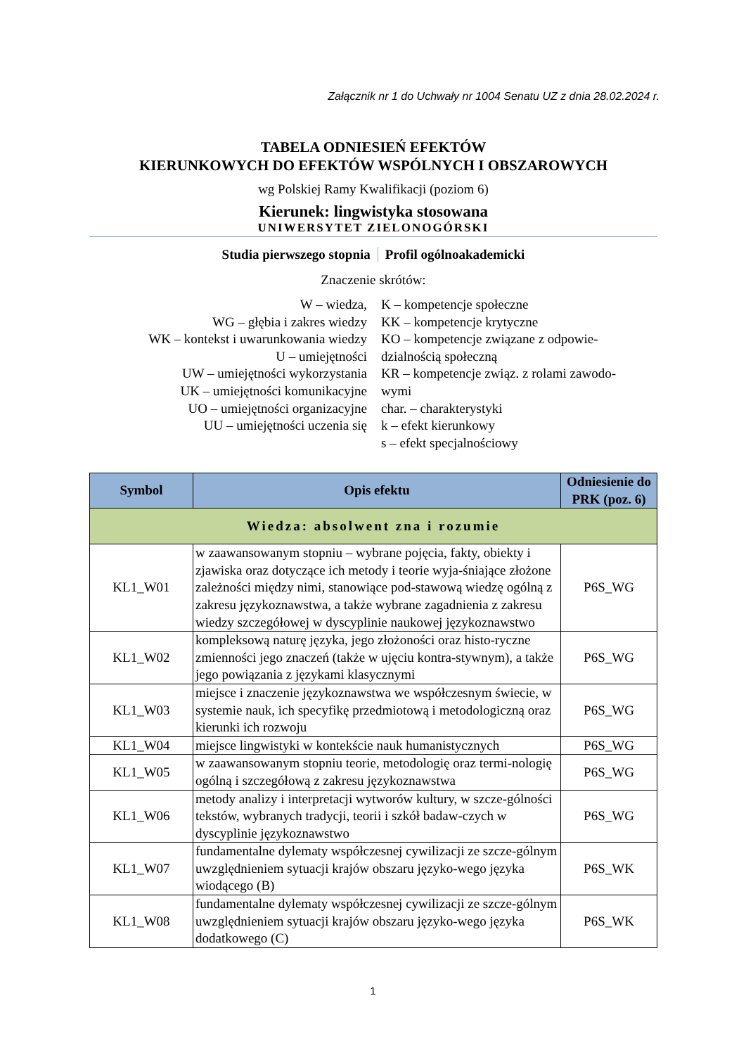Załącznik nr 1 do Uchwały nr 1004 Senatu UZ z dnia 28.02.2024 r.
TABELA ODNIESIEŃ EFEKTÓW
KIERUNKOWYCH DO EFEKTÓW WSPÓLNYCH I OBSZAROWYCH
wg Polskiej Ramy Kwalifikacji (poziom 6)
Kierunek: lingwistyka stosowana
UNIWERSYTET ZIELONOGÓRSKI
Studia pierwszego stopnia Profil ogólnoakademicki
Znaczenie skrótów:
W – wiedza,
WG – głębia i zakres wiedzy
WK – kontekst i uwarunkowania wiedzy
U – umiejętności
UW – umiejętności wykorzystania
UK – umiejętności komunikacyjne
UO – umiejętności organizacyjne
UU – umiejętności uczenia się
K – kompetencje społeczne
KK – kompetencje krytyczne
KO – kompetencje związane z odpowie-dzialnością społeczną
KR – kompetencje związ. z rolami zawodo-wymi
char. – charakterystyki
k – efekt kierunkowy
s – efekt specjalnościowy
| Symbol | Opis efektu | Odniesienie do PRK (poz. 6) |
| --- | --- | --- |
| Wiedza: absolwent zna i rozumie | | |
| KL1_W01 | w zaawansowanym stopniu – wybrane pojęcia, fakty, obiekty i zjawiska oraz dotyczące ich metody i teorie wyja-śniające złożone zależności między nimi, stanowiące pod-stawową wiedzę ogólną z zakresu językoznawstwa, a także wybrane zagadnienia z zakresu wiedzy szczegółowej w dyscyplinie naukowej językoznawstwo | P6S_WG |
| KL1_W02 | kompleksową naturę języka, jego złożoności oraz histo-ryczne zmienności jego znaczeń (także w ujęciu kontra-stywnym), a także jego powiązania z językami klasycznymi | P6S_WG |
| KL1_W03 | miejsce i znaczenie językoznawstwa we współczesnym świecie, w systemie nauk, ich specyfikę przedmiotową i metodologiczną oraz kierunki ich rozwoju | P6S_WG |
| KL1_W04 | miejsce lingwistyki w kontekście nauk humanistycznych | P6S_WG |
| KL1_W05 | w zaawansowanym stopniu teorie, metodologię oraz termi-nologię ogólną i szczegółową z zakresu językoznawstwa | P6S_WG |
| KL1_W06 | metody analizy i interpretacji wytworów kultury, w szcze-gólności tekstów, wybranych tradycji, teorii i szkół badaw-czych w dyscyplinie językoznawstwo | P6S_WG |
| KL1_W07 | fundamentalne dylematy współczesnej cywilizacji ze szcze-gólnym uwzględnieniem sytuacji krajów obszaru języko-wego języka wiodącego (B) | P6S_WK |
| KL1_W08 | fundamentalne dylematy współczesnej cywilizacji ze szcze-gólnym uwzględnieniem sytuacji krajów obszaru języko-wego języka dodatkowego (C) | P6S_WK |
1